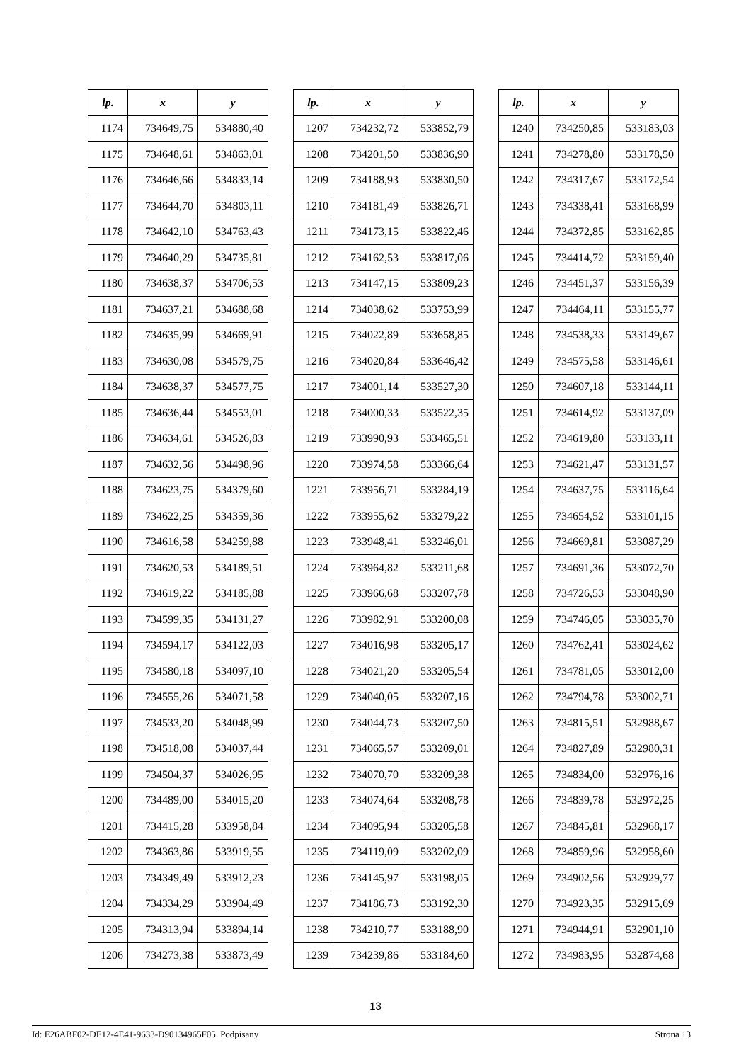| lp. | x | y |
| --- | --- | --- |
| 1174 | 734649,75 | 534880,40 |
| 1175 | 734648,61 | 534863,01 |
| 1176 | 734646,66 | 534833,14 |
| 1177 | 734644,70 | 534803,11 |
| 1178 | 734642,10 | 534763,43 |
| 1179 | 734640,29 | 534735,81 |
| 1180 | 734638,37 | 534706,53 |
| 1181 | 734637,21 | 534688,68 |
| 1182 | 734635,99 | 534669,91 |
| 1183 | 734630,08 | 534579,75 |
| 1184 | 734638,37 | 534577,75 |
| 1185 | 734636,44 | 534553,01 |
| 1186 | 734634,61 | 534526,83 |
| 1187 | 734632,56 | 534498,96 |
| 1188 | 734623,75 | 534379,60 |
| 1189 | 734622,25 | 534359,36 |
| 1190 | 734616,58 | 534259,88 |
| 1191 | 734620,53 | 534189,51 |
| 1192 | 734619,22 | 534185,88 |
| 1193 | 734599,35 | 534131,27 |
| 1194 | 734594,17 | 534122,03 |
| 1195 | 734580,18 | 534097,10 |
| 1196 | 734555,26 | 534071,58 |
| 1197 | 734533,20 | 534048,99 |
| 1198 | 734518,08 | 534037,44 |
| 1199 | 734504,37 | 534026,95 |
| 1200 | 734489,00 | 534015,20 |
| 1201 | 734415,28 | 533958,84 |
| 1202 | 734363,86 | 533919,55 |
| 1203 | 734349,49 | 533912,23 |
| 1204 | 734334,29 | 533904,49 |
| 1205 | 734313,94 | 533894,14 |
| 1206 | 734273,38 | 533873,49 |
| lp. | x | y |
| --- | --- | --- |
| 1207 | 734232,72 | 533852,79 |
| 1208 | 734201,50 | 533836,90 |
| 1209 | 734188,93 | 533830,50 |
| 1210 | 734181,49 | 533826,71 |
| 1211 | 734173,15 | 533822,46 |
| 1212 | 734162,53 | 533817,06 |
| 1213 | 734147,15 | 533809,23 |
| 1214 | 734038,62 | 533753,99 |
| 1215 | 734022,89 | 533658,85 |
| 1216 | 734020,84 | 533646,42 |
| 1217 | 734001,14 | 533527,30 |
| 1218 | 734000,33 | 533522,35 |
| 1219 | 733990,93 | 533465,51 |
| 1220 | 733974,58 | 533366,64 |
| 1221 | 733956,71 | 533284,19 |
| 1222 | 733955,62 | 533279,22 |
| 1223 | 733948,41 | 533246,01 |
| 1224 | 733964,82 | 533211,68 |
| 1225 | 733966,68 | 533207,78 |
| 1226 | 733982,91 | 533200,08 |
| 1227 | 734016,98 | 533205,17 |
| 1228 | 734021,20 | 533205,54 |
| 1229 | 734040,05 | 533207,16 |
| 1230 | 734044,73 | 533207,50 |
| 1231 | 734065,57 | 533209,01 |
| 1232 | 734070,70 | 533209,38 |
| 1233 | 734074,64 | 533208,78 |
| 1234 | 734095,94 | 533205,58 |
| 1235 | 734119,09 | 533202,09 |
| 1236 | 734145,97 | 533198,05 |
| 1237 | 734186,73 | 533192,30 |
| 1238 | 734210,77 | 533188,90 |
| 1239 | 734239,86 | 533184,60 |
| lp. | x | y |
| --- | --- | --- |
| 1240 | 734250,85 | 533183,03 |
| 1241 | 734278,80 | 533178,50 |
| 1242 | 734317,67 | 533172,54 |
| 1243 | 734338,41 | 533168,99 |
| 1244 | 734372,85 | 533162,85 |
| 1245 | 734414,72 | 533159,40 |
| 1246 | 734451,37 | 533156,39 |
| 1247 | 734464,11 | 533155,77 |
| 1248 | 734538,33 | 533149,67 |
| 1249 | 734575,58 | 533146,61 |
| 1250 | 734607,18 | 533144,11 |
| 1251 | 734614,92 | 533137,09 |
| 1252 | 734619,80 | 533133,11 |
| 1253 | 734621,47 | 533131,57 |
| 1254 | 734637,75 | 533116,64 |
| 1255 | 734654,52 | 533101,15 |
| 1256 | 734669,81 | 533087,29 |
| 1257 | 734691,36 | 533072,70 |
| 1258 | 734726,53 | 533048,90 |
| 1259 | 734746,05 | 533035,70 |
| 1260 | 734762,41 | 533024,62 |
| 1261 | 734781,05 | 533012,00 |
| 1262 | 734794,78 | 533002,71 |
| 1263 | 734815,51 | 532988,67 |
| 1264 | 734827,89 | 532980,31 |
| 1265 | 734834,00 | 532976,16 |
| 1266 | 734839,78 | 532972,25 |
| 1267 | 734845,81 | 532968,17 |
| 1268 | 734859,96 | 532958,60 |
| 1269 | 734902,56 | 532929,77 |
| 1270 | 734923,35 | 532915,69 |
| 1271 | 734944,91 | 532901,10 |
| 1272 | 734983,95 | 532874,68 |
13
Id: E26ABF02-DE12-4E41-9633-D90134965F05. Podpisany Strona 13